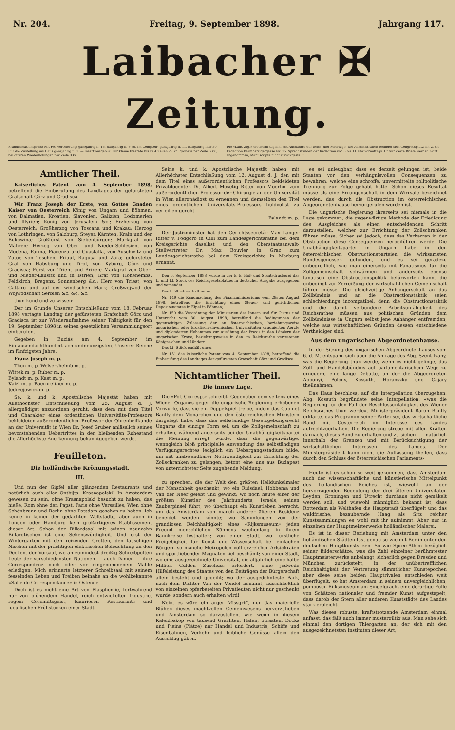Nr. 204. Freitag, 9. September 1898. Jahrgang 117.
Laibacher ✠ Zeitung.
Pränumerationspreis: Mit Postversendung: ganzjährig fl. 15, halbjährig fl. 7·50. Im Comptoir: ganzjährig fl. 11, halbjährig fl. 5·50. Für die Zustellung ins Haus ganzjährig fl. 1. — Insertionsgebür: Für kleine Inserate bis zu 4 Zeilen 25 kr., größere per Zeile 6 kr.; bei öfteren Wiederholungen per Zeile 3 kr.
Die «Laib. Ztg.» erscheint täglich, mit Ausnahme der Sonn- und Feiertage. Die Administration befindet sich Congressplatz Nr. 2, die Redaction Barmherzigergasse Nr. 15. Sprechstunden der Redaction von 8 bis 11 Uhr vormittags. Unfrankierte Briefe werden nicht angenommen, Manuscripte nicht zurückgestellt.
Amtlicher Theil.
Kaiserliches Patent vom 4. September 1898, betreffend die Einberufung des Landtages der gefürsteten Grafschaft Görz und Gradisca.
Wir Franz Joseph der Erste, von Gottes Gnaden Kaiser von Oesterreich König von Ungarn und Böhmen, von Dalmatien, Kroatien, Slavonien, Galizien, Lodomerien und Illyrien; König von Jerusalem &c.; Erzherzog von Oesterreich; Großherzog von Toscana und Krakau; Herzog von Lothringen, von Salzburg, Steyer, Kärnten, Krain und der Bukowina; Großfürst von Siebenbürgen; Markgraf von Mähren; Herzog von Ober- und Nieder-Schlesien, von Modena, Parma, Piacenza und Guastalla, von Auschwitz und Zator, von Teschen, Friaul, Ragusa und Zara; gefürsteter Graf von Habsburg und Tirol, von Kyburg, Görz und Gradisca; Fürst von Trient und Brixen; Markgraf von Ober- und Nieder-Lausitz und in Istrien; Graf von Hohenembs, Feldkirch, Bregenz, Sonnenberg &c.; Herr von Triest, von Cattaro und auf der windischen Mark; Großwojwod der Wojwodschaft Serbien &c. &c. &c.
thun kund und zu wissen:
Der im Grunde Unserer Entschließung vom 18. Februar 1898 vertagte Landtag der gefürsteten Grafschaft Görz und Gradisca ist zur Wiederaufnahme seiner Thätigkeit für den 19. September 1898 in seinen gesetzlichen Versammlungsort einberufen.
Gegeben in Buziás am 4. September im Eintausendachthundert achtundneunzigsten, Unserer Reiche im fünfzigsten Jahre.
Franz Joseph m. p.
Thun m. p. Welsersheimb m. p.
Wittek m. p. Ruber m. p.
Bylandt m. p. Kast m. p.
Kaizl m. p. Baernreither m. p.
Jedrzejowicz m. p.
Se. k. und k. Apostolische Majestät haben mit Allerhöchster Entschließung vom 25. August d. J. allergnädigst anzuordnen geruht, dass dem mit dem Titel und Charakter eines ordentlichen Universitäts-Professors bekleideten außerordentlichen Professor der Ohrenheilkunde an der Universität in Wien Dr. Josef Gruber anlässlich seines bevorstehenden Uebertrittes in den bleibenden Ruhestand die Allerhöchste Anerkennung bekanntgegeben werde.
Feuilleton.
Die holländische Krönungsstadt.
III.
Und nun der Gipfel aller glänzenden Restaurants und natürlich auch aller Ontbijts: Krasnapolski! In Amsterdam gewesen zu sein, ohne Krasnapolski besucht zu haben, das hieße, Rom ohne den Papst, Paris ohne Versailles, Wien ohne Schönbrunn und Berlin ohne Potsdam gesehen zu haben. Ich kenne in keiner der gedachten Weltstädte, aber auch in London oder Hamburg kein großartigeres Etablissement dieser Art. Schon der Billardsaal mit seinen neunzehn Billardtischen ist eine Sehenswürdigkeit. Und erst der Wintergarten mit den reizenden Grotten, den lauschigen Nischen mit der prächtigen elektrischen Beleuchtung an den Decken, der Vorsaal, wo an zumindest dreißig Schreibpulten Leute der verschiedensten Nationen — auch Damen — ihre Correspondenz nach oder vor eingenommenem Mahle erledigen. Mich erinnerte letzterer Schreibsaal mit seinem fesselnden Leben und Treiben beinahe an die wohlbekannte «Salle de Correspondance» in Ostende.
Doch ist es nicht eine Art von Blasphemie, fortwährend nur von blühendem Handel, reich entwickelter Industrie, regem Geschäftsgeist, luxuriösen Restaurants und lucullischen Frühstücken einer Stadt
Seine k. und k. Apostolische Majestät haben mit Allerhöchster Entschließung vom 12. August d. J. den mit dem Titel eines außerordentlichen Professors bekleideten Privatdocenten Dr. Albert Mosetig Ritter von Moorhof zum außerordentlichen Professor der Chirurgie an der Universität in Wien allergnädigst zu ernennen und demselben den Titel eines ordentlichen Universitäts-Professors huldvollst zu verleihen geruht.
Bylandt m. p.
Der Justizminister hat den Gerichtssecretär Max Langer Ritter v. Podgoro in Cilli zum Landesgerichtsrathe bei dem Kreisgerichte daselbst und den Oberstaatsanwalt-Stellvertreter Dr. Max Bouvier in Graz zum Landesgerichtsrathe bei dem Kreisgerichte in Marburg ernannt.
Den 6. September 1898 wurde in der k. k. Hof- und Staatsdruckerei das L. und LI. Stück des Reichsgesetzblattes in deutscher Ausgabe ausgegeben und versendet.
Das L. Stück enthält unter
Nr. 149 die Kundmachung des Finanzministeriums vom 28sten August 1898, betreffend die Errichtung eines Steuer- und gerichtlichen Depositenamtes in Eipel in Böhmen;
Nr. 150 die Verordnung der Ministerien des Innern und für Cultus und Unterricht vom 30. August 1898, betreffend die Bedingungen der gegenseitigen Zulassung der an österreichischen, beziehungsweise ungarischen oder kroatisch-slavonischen Universitäten graduierten Aerzte und diplomierten Hebammen zur Ausübung der Praxis in den Ländern der ungarischen Krone, beziehungsweise in den im Reichsrathe vertretenen Königreichen und Ländern.
Das LI. Stück enthält unter
Nr. 151 das kaiserliche Patent vom 4. September 1898, betreffend die Einberufung des Landtages der gefürsteten Grafschaft Görz und Gradisca.
Nichtamtlicher Theil.
Die innere Lage.
Die «Pol. Corresp.» schreibt: Gegenüber dem seitens eines Wiener Organes gegen die ungarische Regierung erhobenen Vorwurfe, dass sie ein Doppelspiel treibe, indem das Cabinet Banffy dem Monarchen und den österreichischen Ministern dargelegt habe, dass das selbständige Gesetzgebungsrecht Ungarns die einzige Form sei, um die Zollgemeinschaft zu erhalten, während anderseits bei der Unabhängigkeitspartei die Meinung erregt wurde, dass die gegenwärtige, wenngleich bloß principielle Anwendung des selbständigen Verfügungsrechtes lediglich ein Uebergangsstadium bilde, um mit unabwendbarer Nothwendigkeit zur Errichtung der Zollschranken zu gelangen, betont eine uns aus Budapest von unterrichteter Seite zugehende Meldung,
zu sprechen, die der Welt den größten Helldunkelmaler der Menschheit geschenkt; wo ein Ruisdael, Hobbema und Van der Neer gelebt und gewirkt; wo noch heute einer der größten Künstler des Jahrhunderts, Israels, seinen Zauberpinsel führt; wo überhaupt ein Kunstleben herrscht, um das Amsterdam von manch anderer älteren Residenz beneidet werden könnte; wo Sammlungen von der grandiosen Reichhaltigkeit eines «Rijksmuseum» jeden Freund menschlichen Könnens wochenlang in ihrem Bannkreise festhalten; von einer Stadt, wo fürstliche Freigebigkeit für Kunst und Wissenschaft bei einfachen Bürgern so manche Metropolen voll erzreicher Aristokraten und sportliebender Magnaten tief beschämt; von einer Stadt, wo eine ausgezeichnete Universität, die alljährlich eine halbe Million Gulden Zuschuss erfordert, ohne jedwede Hilfeleistung des Staates von den Beiträgen der Bürgerschaft allein besteht und gedeiht; wo der ausgedehnteste Park, nach dem Dichter Van der Vondel benannt, ausschließlich von einzelnen opferbereiten Privatleuten nicht nur geschenkt wurde, sondern auch erhalten wird!
Nein, es wäre ein arger Missgriff, nur das materielle Blühen dieses machtvollen Gemeinwesens hervorzuheben und Amsterdam so darzustellen, wie wenn in diesem Kaleidoskop von tausend Grachten, Häfen, Straaten, Docks und Pleins (Plätze) nur Handel und Industrie, Schiffe und Eisenbahnen, Verkehr und leibliche Genüsse allein den Ausschlag gäben.
es sei unleugbar, dass es derzeit gelungen ist, beide Staaten vor den verhängnisvollen Consequenzen zu bewahren, welche eine schroffe, unvermittelte zollpolitische Trennung zur Folge gehabt hätte. Schon dieses Resultat müsse als eine Errungenschaft in dem Wirrsale bezeichnet werden, das durch die Obstruction im österreichischen Abgeordnetenhause hervorgerufen worden ist.
Die ungarische Regierung ihrerseits sei niemals in die Lage gekommen, die gegenwärtige Methode der Erledigung des Ausgleiches als einen entscheidenden Schritt darzustellen, welcher zur Errichtung der Zollschranken führen müsse. Sicher sei jedoch, dass das Verharren in der Obstruction diese Consequenzen herbeiführen werde. Die Unabhängigkeitspartei in Ungarn habe in den österreichischen Obstructionsparteien die wirksamsten Bundesgenossen gefunden, und es sei geradezu unbegreiflich, wie man einerseits mit Fanatismus für die Zollgemeinschaft schwärmen und anderseits ebenso fanatisch eine Obstructionspolitik befürworten kann, die unbedingt zur Zerreißung der wirtschaftlichen Gemeinschaft führen müsse. Die gleichzeitige Anhängerschaft an das Zollbündnis und an die Obstructionstaktik seien schlechterdings incompatibel, denn die Obstructionstaktik und die damit verbundene Arbeitsunfähigkeit des Reichsrathes müssen aus politischen Gründen dem Zollbündnisse in Ungarn selbst jene Anhänger entfremden, welche aus wirtschaftlichen Gründen dessen entschiedene Vertheidiger sind.
Aus dem ungarischen Abgeordnetenhause.
In der Sitzung des ungarischen Abgeordnetenhauses vom 6. d. M. entspann sich über die Anfrage des Abg. Szent-Ivany, was die Regierung thun werde, wenn es nicht gelinge, das Zoll- und Handelsbündnis auf parlamentarischem Wege zu erneuern, eine lange Debatte, an der die Abgeordneten Apponyi, Polony, Kossuth, Horanszky und Gajary theilnahmen.
Das Haus beschloss, auf die Interpellation überzugehen. Abg. Kossuth begründete seine Interpellation: «was die Regierung für den Fall der Beschlussunfähigkeit des Wiener Reichsrathes thun werde». Ministerpräsident Baron Banffy erklärte, das Programm seiner Partei sei, das wirtschaftliche Band mit Oesterreich im Interesse des Landes aufrechtzuerhalten. Die Regierung strebe mit allen Kräften darnach, dieses Band zu erhalten und zu sichern — natürlich innerhalb der Grenzen und mit Berücksichtigung der wirtschaftlichen Interessen des Landes. Der Ministerpräsident kann nicht die Auffassung theilen, dass durch den Schluss der österreichischen Parlaments-
Heute ist es schon so weit gekommen, dass Amsterdam auch der wissenschaftliche und künstlerische Mittelpunkt des holländischen Reiches ist, wiewohl an der hervorragenden Bedeutung der drei älteren Universitäten Leyden, Groningen und Utrecht durchaus nicht gemäkelt werden soll, und wiewohl männiglich bekannt ist, dass Rotterdam als Welthafen die Hauptstadt überflügelt und das waldfrische, bezaubernde Haag als Sitz reicher Kunstsammlungen es wohl mit ihr aufnimmt. Aber nur in einzelnen der Hauptmeisterwerke holländischer Malerei.
Es ist in dieser Beziehung mit Amsterdam unter den holländischen Städten fast genau so wie mit Berlin unter den deutschen Hauptkunstsitzen. So wie Spree-Athen bezüglich seiner Bilderschätze, was die Zahl einzelner berühmtester Hauptmeisterwerke anbelangt, sicherlich gegen Dresden und München zurücksteht, in der unübertrefflichen Reichhaltigkeit der Vertretung sämmtlicher Kunstepochen aber diese seine beiden Hauptrivalen entschieden weit überflügelt, so hat Amsterdam in seinem unvergleichlichen, pompösen Rijksmuseum am Singelgracht eine derartige Fülle von Schätzen nationaler und fremder Kunst aufgestapelt, dass darob der Stern aller anderen Kunststädte des Landes stark erbleicht.
Was dieses robuste, kraftstrotzende Amsterdam einmal anfasst, das fällt auch immer mustergiltig aus. Man sehe sich einmal den dortigen Thiergarten an, der sich mit den ausgezeichnetsten Instituten dieser Art,